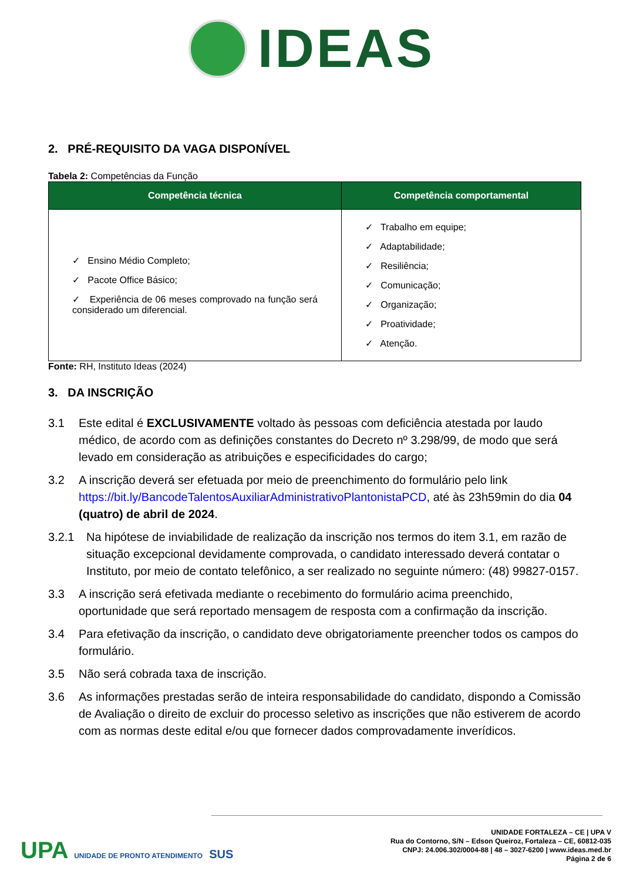IDEAS
2. PRÉ-REQUISITO DA VAGA DISPONÍVEL
Tabela 2: Competências da Função
| Competência técnica | Competência comportamental |
| --- | --- |
| ✓ Ensino Médio Completo; ✓ Pacote Office Básico; ✓ Experiência de 06 meses comprovado na função será considerado um diferencial. | ✓ Trabalho em equipe; ✓ Adaptabilidade; ✓ Resiliência; ✓ Comunicação; ✓ Organização; ✓ Proatividade; ✓ Atenção. |
Fonte: RH, Instituto Ideas (2024)
3. DA INSCRIÇÃO
3.1 Este edital é EXCLUSIVAMENTE voltado às pessoas com deficiência atestada por laudo médico, de acordo com as definições constantes do Decreto nº 3.298/99, de modo que será levado em consideração as atribuições e especificidades do cargo;
3.2 A inscrição deverá ser efetuada por meio de preenchimento do formulário pelo link https://bit.ly/BancodeTalentosAuxiliarAdministrativoPlantonistaPCD, até às 23h59min do dia 04 (quatro) de abril de 2024.
3.2.1 Na hipótese de inviabilidade de realização da inscrição nos termos do item 3.1, em razão de situação excepcional devidamente comprovada, o candidato interessado deverá contatar o Instituto, por meio de contato telefônico, a ser realizado no seguinte número: (48) 99827-0157.
3.3 A inscrição será efetivada mediante o recebimento do formulário acima preenchido, oportunidade que será reportado mensagem de resposta com a confirmação da inscrição.
3.4 Para efetivação da inscrição, o candidato deve obrigatoriamente preencher todos os campos do formulário.
3.5 Não será cobrada taxa de inscrição.
3.6 As informações prestadas serão de inteira responsabilidade do candidato, dispondo a Comissão de Avaliação o direito de excluir do processo seletivo as inscrições que não estiverem de acordo com as normas deste edital e/ou que fornecer dados comprovadamente inverídicos.
UPA UNIDADE DE PRONTO ATENDIMENTO SUS
UNIDADE FORTALEZA – CE | UPA V
Rua do Contorno, S/N – Edson Queiroz, Fortaleza – CE, 60812-035
CNPJ: 24.006.302/0004-88 | 48 – 3027-6200 | www.ideas.med.br
Página 2 de 6